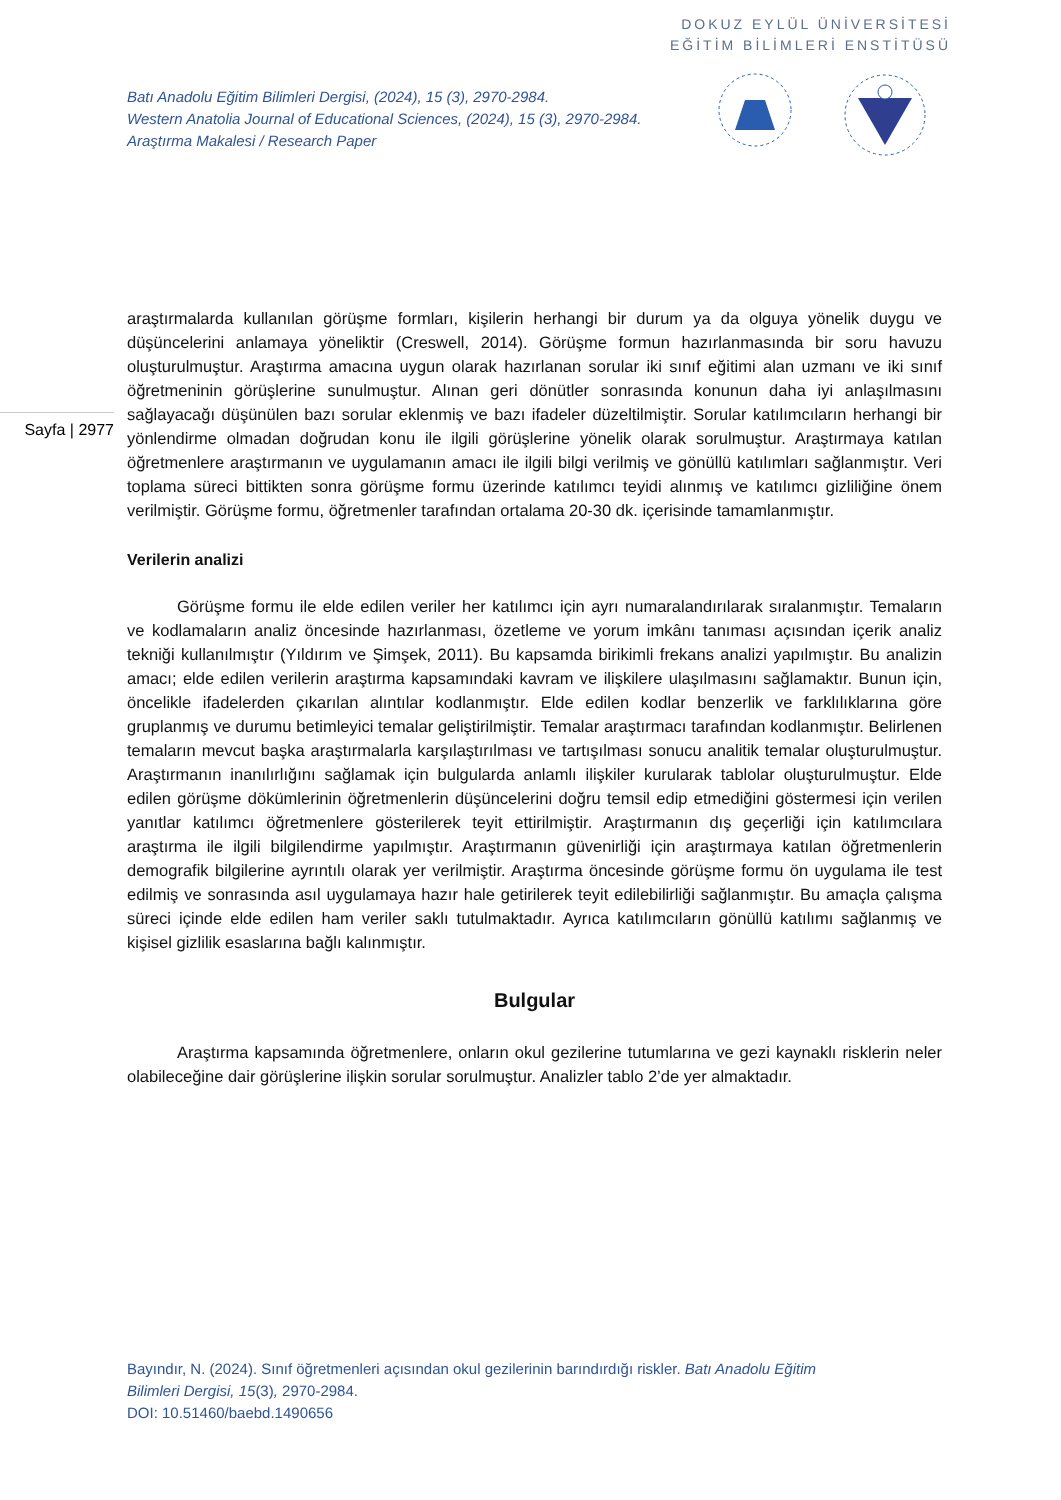DOKUZ EYLÜL ÜNİVERSİTESİ
EĞİTİM BİLİMLERİ ENSTİTÜSÜ
Batı Anadolu Eğitim Bilimleri Dergisi, (2024), 15 (3), 2970-2984.
Western Anatolia Journal of Educational Sciences, (2024), 15 (3), 2970-2984.
Araştırma Makalesi / Research Paper
Sayfa | 2977
araştırmalarda kullanılan görüşme formları, kişilerin herhangi bir durum ya da olguya yönelik duygu ve düşüncelerini anlamaya yöneliktir (Creswell, 2014). Görüşme formun hazırlanmasında bir soru havuzu oluşturulmuştur. Araştırma amacına uygun olarak hazırlanan sorular iki sınıf eğitimi alan uzmanı ve iki sınıf öğretmeninin görüşlerine sunulmuştur. Alınan geri dönütler sonrasında konunun daha iyi anlaşılmasını sağlayacağı düşünülen bazı sorular eklenmiş ve bazı ifadeler düzeltilmiştir. Sorular katılımcıların herhangi bir yönlendirme olmadan doğrudan konu ile ilgili görüşlerine yönelik olarak sorulmuştur. Araştırmaya katılan öğretmenlere araştırmanın ve uygulamanın amacı ile ilgili bilgi verilmiş ve gönüllü katılımları sağlanmıştır. Veri toplama süreci bittikten sonra görüşme formu üzerinde katılımcı teyidi alınmış ve katılımcı gizliliğine önem verilmiştir. Görüşme formu, öğretmenler tarafından ortalama 20-30 dk. içerisinde tamamlanmıştır.
Verilerin analizi
Görüşme formu ile elde edilen veriler her katılımcı için ayrı numaralandırılarak sıralanmıştır. Temaların ve kodlamaların analiz öncesinde hazırlanması, özetleme ve yorum imkânı tanıması açısından içerik analiz tekniği kullanılmıştır (Yıldırım ve Şimşek, 2011). Bu kapsamda birikimli frekans analizi yapılmıştır. Bu analizin amacı; elde edilen verilerin araştırma kapsamındaki kavram ve ilişkilere ulaşılmasını sağlamaktır. Bunun için, öncelikle ifadelerden çıkarılan alıntılar kodlanmıştır. Elde edilen kodlar benzerlik ve farklılıklarına göre gruplanmış ve durumu betimleyici temalar geliştirilmiştir. Temalar araştırmacı tarafından kodlanmıştır. Belirlenen temaların mevcut başka araştırmalarla karşılaştırılması ve tartışılması sonucu analitik temalar oluşturulmuştur. Araştırmanın inanılırlığını sağlamak için bulgularda anlamlı ilişkiler kurularak tablolar oluşturulmuştur. Elde edilen görüşme dökümlerinin öğretmenlerin düşüncelerini doğru temsil edip etmediğini göstermesi için verilen yanıtlar katılımcı öğretmenlere gösterilerek teyit ettirilmiştir. Araştırmanın dış geçerliği için katılımcılara araştırma ile ilgili bilgilendirme yapılmıştır. Araştırmanın güvenirliği için araştırmaya katılan öğretmenlerin demografik bilgilerine ayrıntılı olarak yer verilmiştir. Araştırma öncesinde görüşme formu ön uygulama ile test edilmiş ve sonrasında asıl uygulamaya hazır hale getirilerek teyit edilebilirliği sağlanmıştır. Bu amaçla çalışma süreci içinde elde edilen ham veriler saklı tutulmaktadır. Ayrıca katılımcıların gönüllü katılımı sağlanmış ve kişisel gizlilik esaslarına bağlı kalınmıştır.
Bulgular
Araştırma kapsamında öğretmenlere, onların okul gezilerine tutumlarına ve gezi kaynaklı risklerin neler olabileceğine dair görüşlerine ilişkin sorular sorulmuştur. Analizler tablo 2’de yer almaktadır.
Bayındır, N. (2024). Sınıf öğretmenleri açısından okul gezilerinin barındırdığı riskler. Batı Anadolu Eğitim
Bilimleri Dergisi, 15(3), 2970-2984.
DOI: 10.51460/baebd.1490656